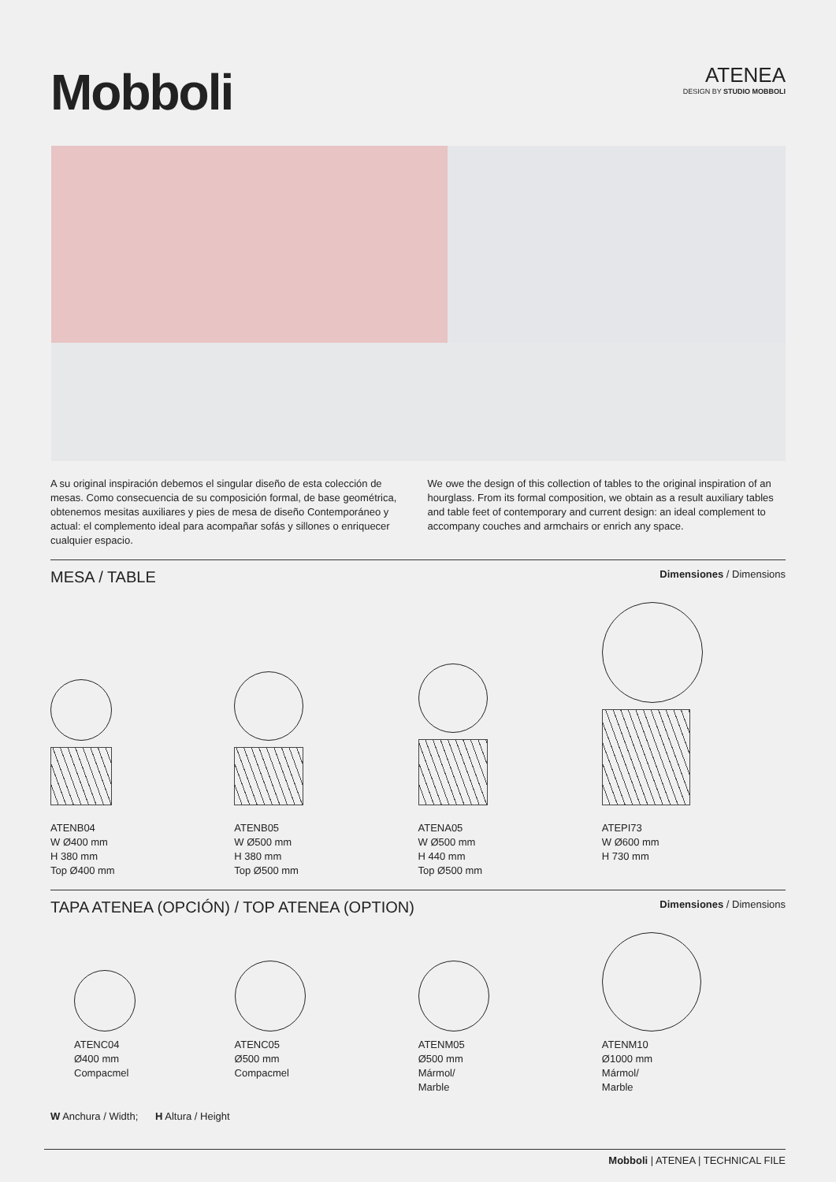Mobboli
ATENEA
DESIGN BY STUDIO MOBBOLI
A su original inspiración debemos el singular diseño de esta colección de mesas. Como consecuencia de su composición formal, de base geométrica, obtenemos mesitas auxiliares y pies de mesa de diseño Contemporáneo y actual: el complemento ideal para acompañar sofás y sillones o enriquecer cualquier espacio.
We owe the design of this collection of tables to the original inspiration of an hourglass. From its formal composition, we obtain as a result auxiliary tables and table feet of contemporary and current design: an ideal complement to accompany couches and armchairs or enrich any space.
MESA / TABLE
Dimensiones / Dimensions
ATENB04
W Ø400 mm
H 380 mm
Top Ø400 mm
ATENB05
W Ø500 mm
H 380 mm
Top Ø500 mm
ATENA05
W Ø500 mm
H 440 mm
Top Ø500 mm
ATEPI73
W Ø600 mm
H 730 mm
TAPA ATENEA (OPCIÓN) / TOP ATENEA (OPTION)
Dimensiones / Dimensions
ATENC04
Ø400 mm
Compacmel
ATENC05
Ø500 mm
Compacmel
ATENM05
Ø500 mm
Mármol/
Marble
ATENM10
Ø1000 mm
Mármol/
Marble
W Anchura / Width; H Altura / Height
Mobboli | ATENEA | TECHNICAL FILE